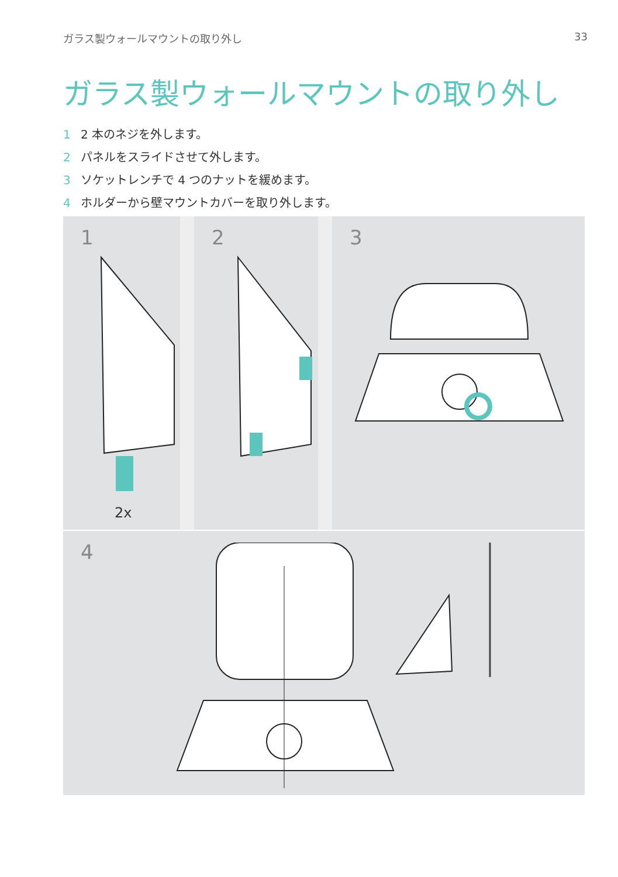ガラス製ウォールマウントの取り外し 33
ガラス製ウォールマウントの取り外し
1 2 本のネジを外します。
2 パネルをスライドさせて外します。
3 ソケットレンチで 4 つのナットを緩めます。
4 ホルダーから壁マウントカバーを取り外します。
1
2x
2 3
4